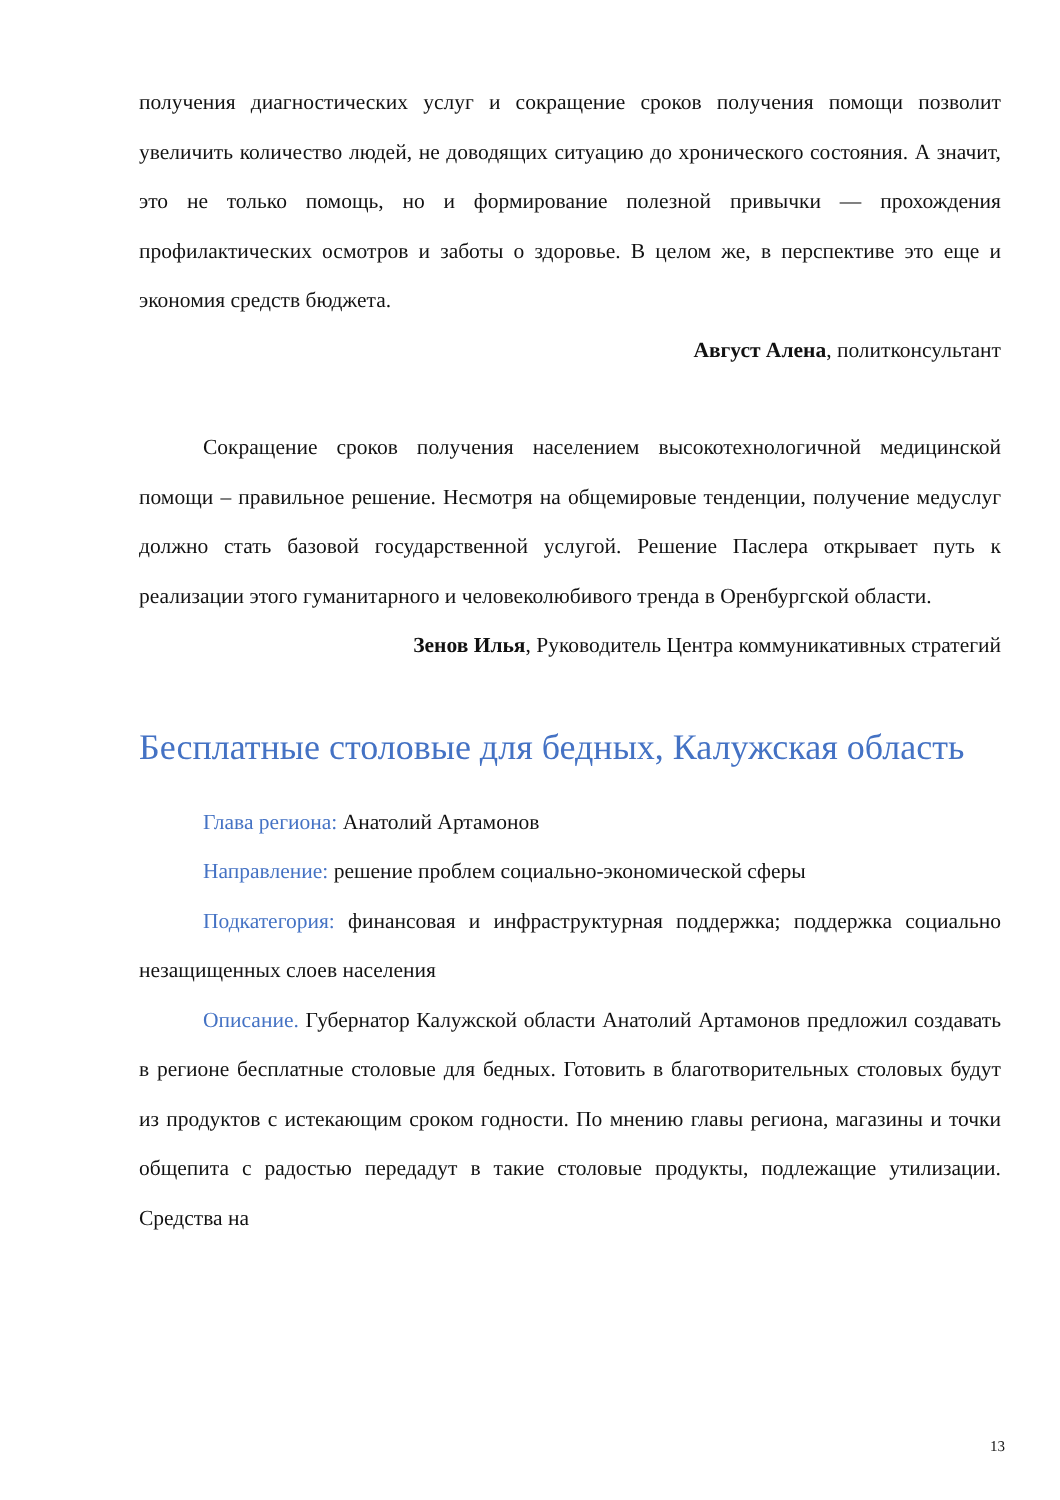получения диагностических услуг и сокращение сроков получения помощи позволит увеличить количество людей, не доводящих ситуацию до хронического состояния. А значит, это не только помощь, но и формирование полезной привычки — прохождения профилактических осмотров и заботы о здоровье. В целом же, в перспективе это еще и экономия средств бюджета.
Август Алена, политконсультант
Сокращение сроков получения населением высокотехнологичной медицинской помощи – правильное решение. Несмотря на общемировые тенденции, получение медуслуг должно стать базовой государственной услугой. Решение Паслера открывает путь к реализации этого гуманитарного и человеколюбивого тренда в Оренбургской области.
Зенов Илья, Руководитель Центра коммуникативных стратегий
Бесплатные столовые для бедных, Калужская область
Глава региона: Анатолий Артамонов
Направление: решение проблем социально-экономической сферы
Подкатегория: финансовая и инфраструктурная поддержка; поддержка социально незащищенных слоев населения
Описание. Губернатор Калужской области Анатолий Артамонов предложил создавать в регионе бесплатные столовые для бедных. Готовить в благотворительных столовых будут из продуктов с истекающим сроком годности. По мнению главы региона, магазины и точки общепита с радостью передадут в такие столовые продукты, подлежащие утилизации. Средства на
13